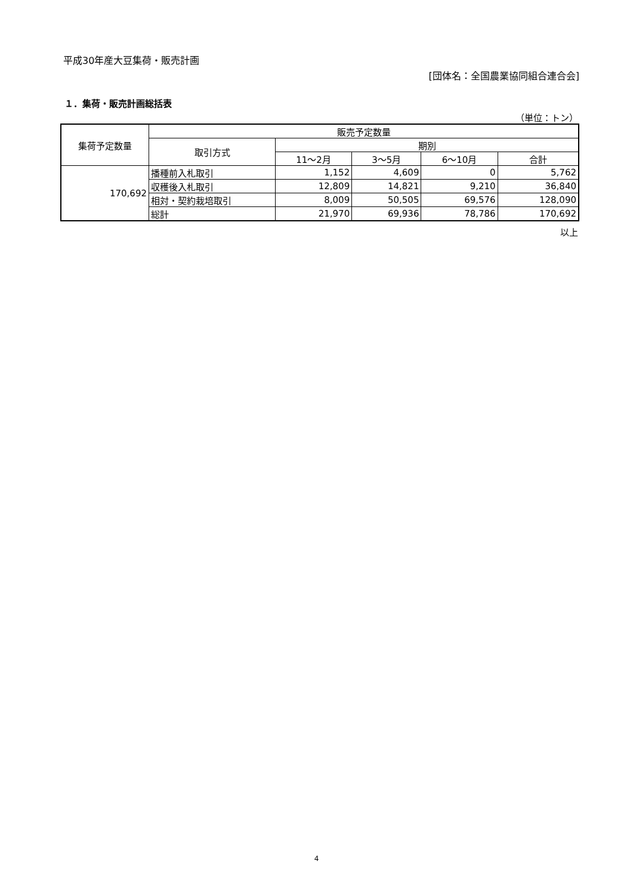平成30年産大豆集荷・販売計画
[団体名：全国農業協同組合連合会]
１．集荷・販売計画総括表
（単位：トン）
| 集荷予定数量 | 販売予定数量 | | | | |
| --- | --- | --- | --- | --- | --- |
| | 取引方式 | 期別 | | | |
| | | 11～2月 | 3～5月 | 6～10月 | 合計 |
| 170,692 | 播種前入札取引 | 1,152 | 4,609 | 0 | 5,762 |
| | 収穫後入札取引 | 12,809 | 14,821 | 9,210 | 36,840 |
| | 相対・契約栽培取引 | 8,009 | 50,505 | 69,576 | 128,090 |
| | 総計 | 21,970 | 69,936 | 78,786 | 170,692 |
以上
4